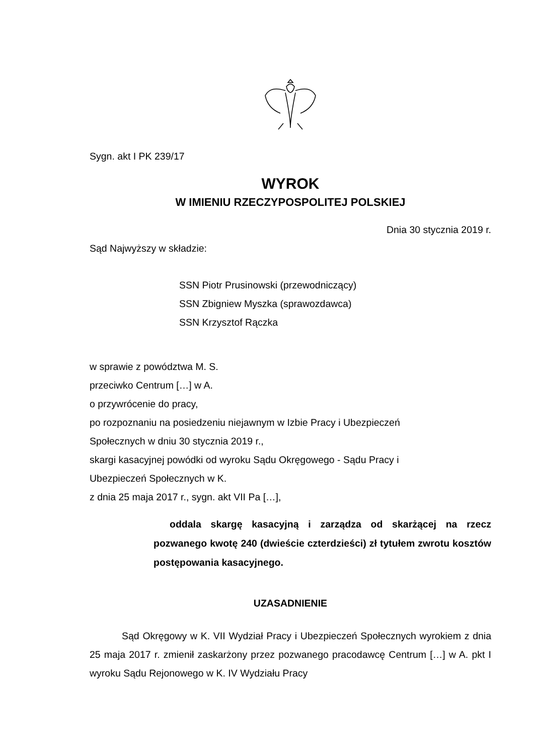Sygn. akt I PK 239/17
WYROK
W IMIENIU RZECZYPOSPOLITEJ POLSKIEJ
Dnia 30 stycznia 2019 r.
Sąd Najwyższy w składzie:
SSN Piotr Prusinowski (przewodniczący)
SSN Zbigniew Myszka (sprawozdawca)
SSN Krzysztof Rączka
w sprawie z powództwa M. S.
przeciwko Centrum […] w A.
o przywrócenie do pracy,
po rozpoznaniu na posiedzeniu niejawnym w Izbie Pracy i Ubezpieczeń
Społecznych w dniu 30 stycznia 2019 r.,
skargi kasacyjnej powódki od wyroku Sądu Okręgowego - Sądu Pracy i
Ubezpieczeń Społecznych w K.
z dnia 25 maja 2017 r., sygn. akt VII Pa […],
oddala skargę kasacyjną i zarządza od skarżącej na rzecz pozwanego kwotę 240 (dwieście czterdzieści) zł tytułem zwrotu kosztów postępowania kasacyjnego.
UZASADNIENIE
Sąd Okręgowy w K. VII Wydział Pracy i Ubezpieczeń Społecznych wyrokiem z dnia 25 maja 2017 r. zmienił zaskarżony przez pozwanego pracodawcę Centrum […] w A. pkt I wyroku Sądu Rejonowego w K. IV Wydziału Pracy